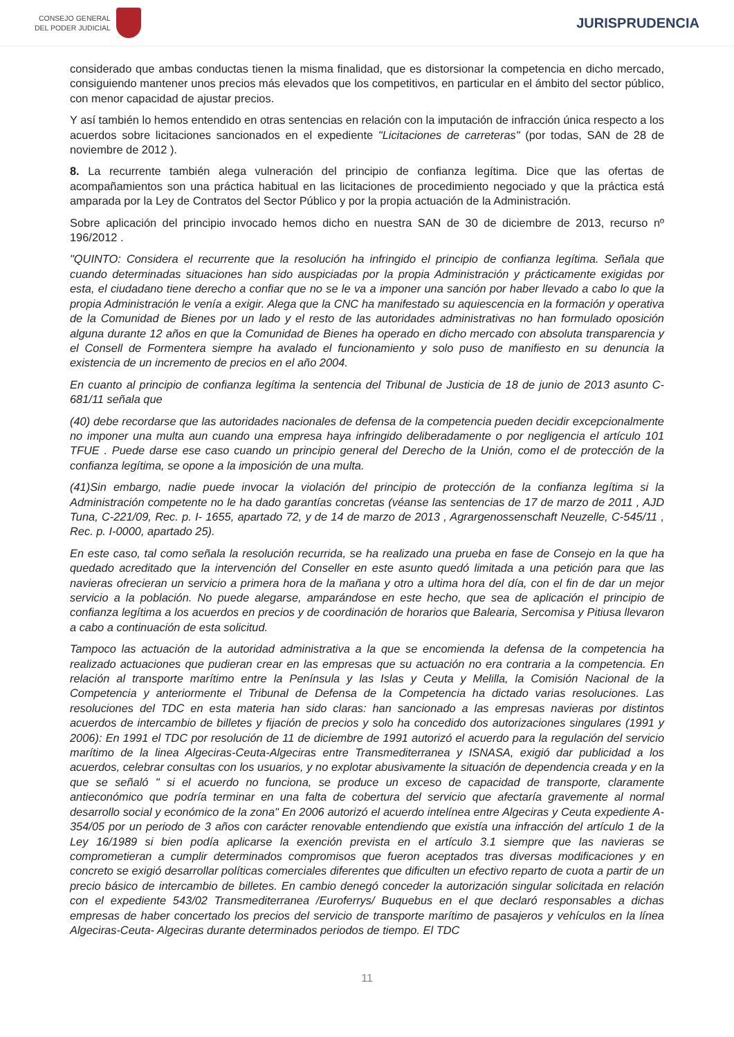CONSEJO GENERAL
DEL PODER JUDICIAL
JURISPRUDENCIA
considerado que ambas conductas tienen la misma finalidad, que es distorsionar la competencia en dicho mercado, consiguiendo mantener unos precios más elevados que los competitivos, en particular en el ámbito del sector público, con menor capacidad de ajustar precios.
Y así también lo hemos entendido en otras sentencias en relación con la imputación de infracción única respecto a los acuerdos sobre licitaciones sancionados en el expediente "Licitaciones de carreteras" (por todas, SAN de 28 de noviembre de 2012 ).
8. La recurrente también alega vulneración del principio de confianza legítima. Dice que las ofertas de acompañamientos son una práctica habitual en las licitaciones de procedimiento negociado y que la práctica está amparada por la Ley de Contratos del Sector Público y por la propia actuación de la Administración.
Sobre aplicación del principio invocado hemos dicho en nuestra SAN de 30 de diciembre de 2013, recurso nº 196/2012 .
"QUINTO: Considera el recurrente que la resolución ha infringido el principio de confianza legítima. Señala que cuando determinadas situaciones han sido auspiciadas por la propia Administración y prácticamente exigidas por esta, el ciudadano tiene derecho a confiar que no se le va a imponer una sanción por haber llevado a cabo lo que la propia Administración le venía a exigir. Alega que la CNC ha manifestado su aquiescencia en la formación y operativa de la Comunidad de Bienes por un lado y el resto de las autoridades administrativas no han formulado oposición alguna durante 12 años en que la Comunidad de Bienes ha operado en dicho mercado con absoluta transparencia y el Consell de Formentera siempre ha avalado el funcionamiento y solo puso de manifiesto en su denuncia la existencia de un incremento de precios en el año 2004.
En cuanto al principio de confianza legítima la sentencia del Tribunal de Justicia de 18 de junio de 2013 asunto C-681/11 señala que
(40) debe recordarse que las autoridades nacionales de defensa de la competencia pueden decidir excepcionalmente no imponer una multa aun cuando una empresa haya infringido deliberadamente o por negligencia el artículo 101 TFUE . Puede darse ese caso cuando un principio general del Derecho de la Unión, como el de protección de la confianza legítima, se opone a la imposición de una multa.
(41)Sin embargo, nadie puede invocar la violación del principio de protección de la confianza legítima si la Administración competente no le ha dado garantías concretas (véanse las sentencias de 17 de marzo de 2011 , AJD Tuna, C-221/09, Rec. p. I- 1655, apartado 72, y de 14 de marzo de 2013 , Agrargenossenschaft Neuzelle, C-545/11 , Rec. p. I-0000, apartado 25).
En este caso, tal como señala la resolución recurrida, se ha realizado una prueba en fase de Consejo en la que ha quedado acreditado que la intervención del Conseller en este asunto quedó limitada a una petición para que las navieras ofrecieran un servicio a primera hora de la mañana y otro a ultima hora del día, con el fin de dar un mejor servicio a la población. No puede alegarse, amparándose en este hecho, que sea de aplicación el principio de confianza legítima a los acuerdos en precios y de coordinación de horarios que Balearia, Sercomisa y Pitiusa llevaron a cabo a continuación de esta solicitud.
Tampoco las actuación de la autoridad administrativa a la que se encomienda la defensa de la competencia ha realizado actuaciones que pudieran crear en las empresas que su actuación no era contraria a la competencia. En relación al transporte marítimo entre la Península y las Islas y Ceuta y Melilla, la Comisión Nacional de la Competencia y anteriormente el Tribunal de Defensa de la Competencia ha dictado varias resoluciones. Las resoluciones del TDC en esta materia han sido claras: han sancionado a las empresas navieras por distintos acuerdos de intercambio de billetes y fijación de precios y solo ha concedido dos autorizaciones singulares (1991 y 2006): En 1991 el TDC por resolución de 11 de diciembre de 1991 autorizó el acuerdo para la regulación del servicio marítimo de la linea Algeciras-Ceuta-Algeciras entre Transmediterranea y ISNASA, exigió dar publicidad a los acuerdos, celebrar consultas con los usuarios, y no explotar abusivamente la situación de dependencia creada y en la que se señaló " si el acuerdo no funciona, se produce un exceso de capacidad de transporte, claramente antieconómico que podría terminar en una falta de cobertura del servicio que afectaría gravemente al normal desarrollo social y económico de la zona" En 2006 autorizó el acuerdo intelínea entre Algeciras y Ceuta expediente A-354/05 por un periodo de 3 años con carácter renovable entendiendo que existía una infracción del artículo 1 de la Ley 16/1989 si bien podía aplicarse la exención prevista en el artículo 3.1 siempre que las navieras se comprometieran a cumplir determinados compromisos que fueron aceptados tras diversas modificaciones y en concreto se exigió desarrollar políticas comerciales diferentes que dificulten un efectivo reparto de cuota a partir de un precio básico de intercambio de billetes. En cambio denegó conceder la autorización singular solicitada en relación con el expediente 543/02 Transmediterranea /Euroferrys/ Buquebus en el que declaró responsables a dichas empresas de haber concertado los precios del servicio de transporte marítimo de pasajeros y vehículos en la línea Algeciras-Ceuta- Algeciras durante determinados periodos de tiempo. El TDC
11